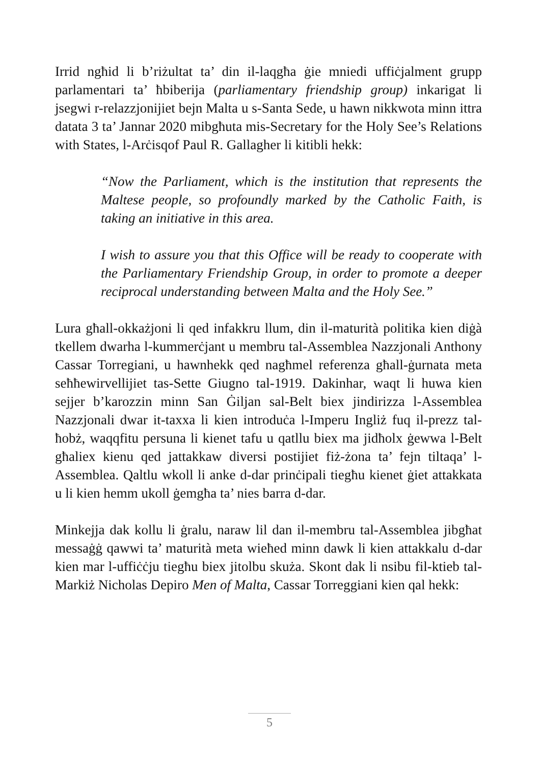Irrid ngħid li b’riżultat ta’ din il-laqgħa ġie mniedi uffiċjalment grupp parlamentari ta’ ħbiberija (parliamentary friendship group) inkarigat li jsegwi r-relazzjonijiet bejn Malta u s-Santa Sede, u hawn nikkwota minn ittra datata 3 ta’ Jannar 2020 mibgħuta mis-Secretary for the Holy See’s Relations with States, l-Arċisqof Paul R. Gallagher li kitibli hekk:
“Now the Parliament, which is the institution that represents the Maltese people, so profoundly marked by the Catholic Faith, is taking an initiative in this area.
I wish to assure you that this Office will be ready to cooperate with the Parliamentary Friendship Group, in order to promote a deeper reciprocal understanding between Malta and the Holy See.”
Lura għall-okkażjoni li qed infakkru llum, din il-maturità politika kien diġà tkellem dwarha l-kummerċjant u membru tal-Assemblea Nazzjonali Anthony Cassar Torregiani, u hawnhekk qed nagħmel referenza għall-ġurnata meta seħħewirvellijiet tas-Sette Giugno tal-1919. Dakinhar, waqt li huwa kien sejjer b’karozzin minn San Ġiljan sal-Belt biex jindirizza l-Assemblea Nazzjonali dwar it-taxxa li kien introduċa l-Imperu Ingliż fuq il-prezz tal-ħobż, waqqfitu persuna li kienet tafu u qatllu biex ma jidħolx ġewwa l-Belt għaliex kienu qed jattakkaw diversi postijiet fiż-żona ta’ fejn tiltaqa’ l-Assemblea. Qaltlu wkoll li anke d-dar prinċipali tiegħu kienet ġiet attakkata u li kien hemm ukoll ġemgħa ta’ nies barra d-dar.
Minkejja dak kollu li ġralu, naraw lil dan il-membru tal-Assemblea jibgħat messaġġ qawwi ta’ maturità meta wieħed minn dawk li kien attakkalu d-dar kien mar l-uffiċċju tiegħu biex jitolbu skuża. Skont dak li nsibu fil-ktieb tal-Markiż Nicholas Depiro Men of Malta, Cassar Torreggiani kien qal hekk:
5